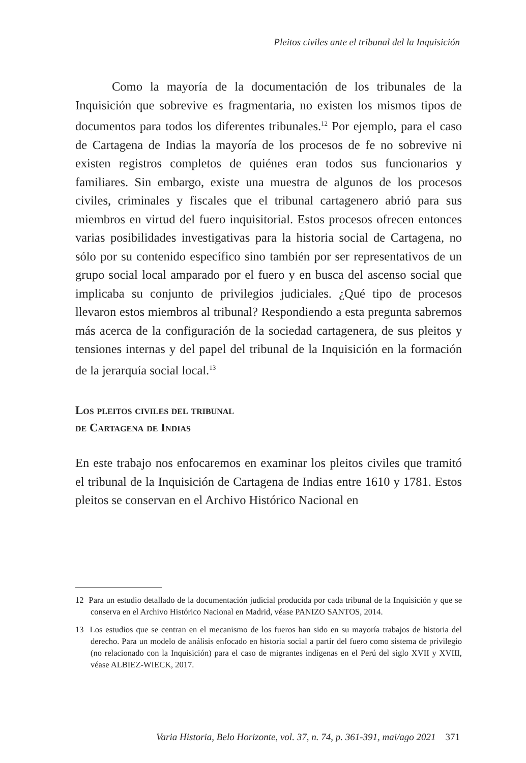Pleitos civiles ante el tribunal del la Inquisición
Como la mayoría de la documentación de los tribunales de la Inquisición que sobrevive es fragmentaria, no existen los mismos tipos de documentos para todos los diferentes tribunales.<sup>12</sup> Por ejemplo, para el caso de Cartagena de Indias la mayoría de los procesos de fe no sobrevive ni existen registros completos de quiénes eran todos sus funcionarios y familiares. Sin embargo, existe una muestra de algunos de los procesos civiles, criminales y fiscales que el tribunal cartagenero abrió para sus miembros en virtud del fuero inquisitorial. Estos procesos ofrecen entonces varias posibilidades investigativas para la historia social de Cartagena, no sólo por su contenido específico sino también por ser representativos de un grupo social local amparado por el fuero y en busca del ascenso social que implicaba su conjunto de privilegios judiciales. ¿Qué tipo de procesos llevaron estos miembros al tribunal? Respondiendo a esta pregunta sabremos más acerca de la configuración de la sociedad cartagenera, de sus pleitos y tensiones internas y del papel del tribunal de la Inquisición en la formación de la jerarquía social local.<sup>13</sup>
Los pleitos civiles del tribunal
de Cartagena de Indias
En este trabajo nos enfocaremos en examinar los pleitos civiles que tramitó el tribunal de la Inquisición de Cartagena de Indias entre 1610 y 1781. Estos pleitos se conservan en el Archivo Histórico Nacional en
12 Para un estudio detallado de la documentación judicial producida por cada tribunal de la Inquisición y que se conserva en el Archivo Histórico Nacional en Madrid, véase PANIZO SANTOS, 2014.
13 Los estudios que se centran en el mecanismo de los fueros han sido en su mayoría trabajos de historia del derecho. Para un modelo de análisis enfocado en historia social a partir del fuero como sistema de privilegio (no relacionado con la Inquisición) para el caso de migrantes indígenas en el Perú del siglo XVII y XVIII, véase ALBIEZ-WIECK, 2017.
Varia Historia, Belo Horizonte, vol. 37, n. 74, p. 361-391, mai/ago 2021 371